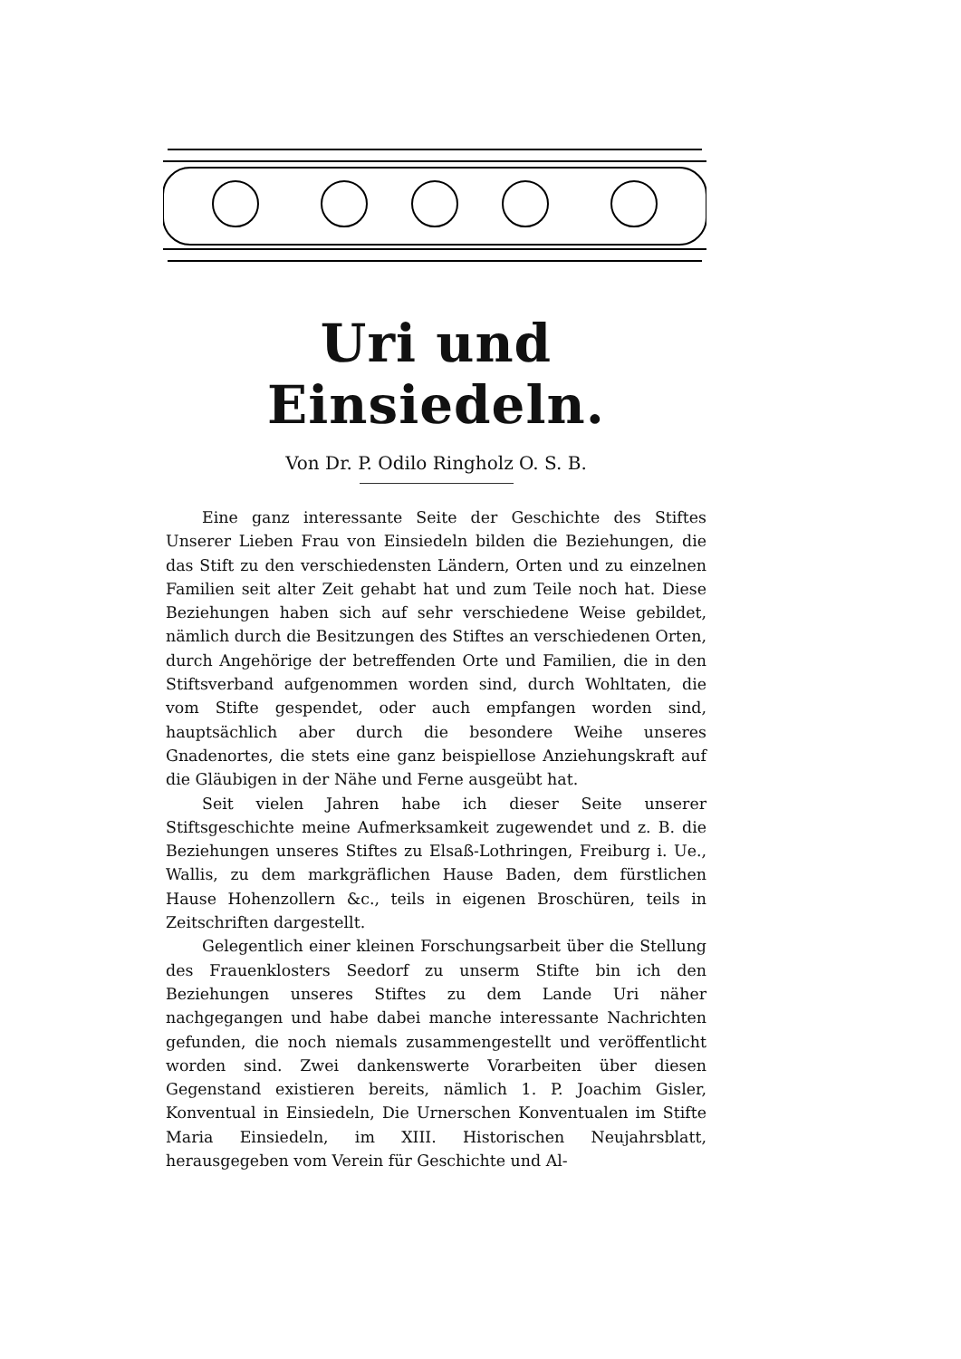Uri und Einsiedeln.
Von Dr. P. Odilo Ringholz O. S. B.
Eine ganz interessante Seite der Geschichte des Stiftes Unserer Lieben Frau von Einsiedeln bilden die Beziehungen, die das Stift zu den verschiedensten Ländern, Orten und zu einzelnen Familien seit alter Zeit gehabt hat und zum Teile noch hat. Diese Beziehungen haben sich auf sehr verschiedene Weise gebildet, nämlich durch die Besitzungen des Stiftes an verschiedenen Orten, durch Angehörige der betreffenden Orte und Familien, die in den Stiftsverband aufgenommen worden sind, durch Wohltaten, die vom Stifte gespendet, oder auch empfangen worden sind, hauptsächlich aber durch die besondere Weihe unseres Gnadenortes, die stets eine ganz beispiellose Anziehungskraft auf die Gläubigen in der Nähe und Ferne ausgeübt hat.
Seit vielen Jahren habe ich dieser Seite unserer Stiftsgeschichte meine Aufmerksamkeit zugewendet und z. B. die Beziehungen unseres Stiftes zu Elsaß-Lothringen, Freiburg i. Ue., Wallis, zu dem markgräflichen Hause Baden, dem fürstlichen Hause Hohenzollern &c., teils in eigenen Broschüren, teils in Zeitschriften dargestellt.
Gelegentlich einer kleinen Forschungsarbeit über die Stellung des Frauenklosters Seedorf zu unserm Stifte bin ich den Beziehungen unseres Stiftes zu dem Lande Uri näher nachgegangen und habe dabei manche interessante Nachrichten gefunden, die noch niemals zusammengestellt und veröffentlicht worden sind. Zwei dankenswerte Vorarbeiten über diesen Gegenstand existieren bereits, nämlich 1. P. Joachim Gisler, Konventual in Einsiedeln, Die Urnerschen Konventualen im Stifte Maria Einsiedeln, im XIII. Historischen Neujahrsblatt, herausgegeben vom Verein für Geschichte und Al-